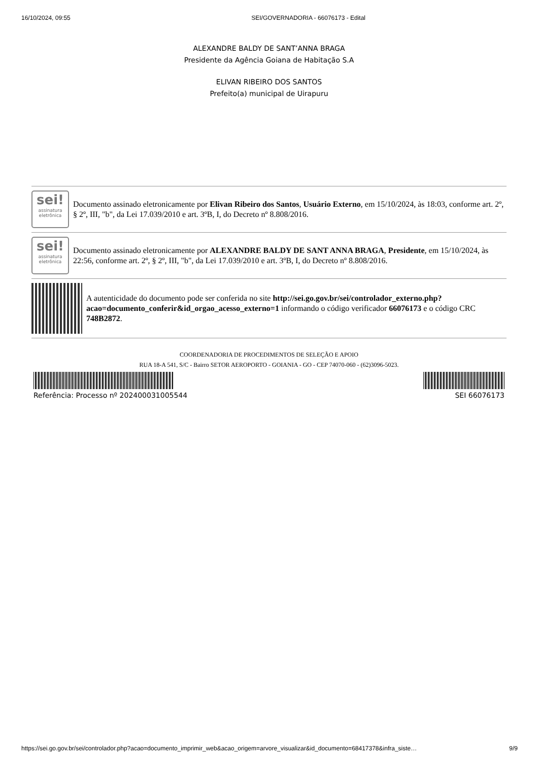16/10/2024, 09:55 SEI/GOVERNADORIA - 66076173 - Edital
ALEXANDRE BALDY DE SANT’ANNA BRAGA
Presidente da Agência Goiana de Habitação S.A
ELIVAN RIBEIRO DOS SANTOS
Prefeito(a) municipal de Uirapuru
sei!
assinatura eletrônica
Documento assinado eletronicamente por Elivan Ribeiro dos Santos, Usuário Externo, em 15/10/2024, às 18:03, conforme art. 2º, § 2º, III, "b", da Lei 17.039/2010 e art. 3ºB, I, do Decreto nº 8.808/2016.
sei!
assinatura eletrônica
Documento assinado eletronicamente por ALEXANDRE BALDY DE SANT ANNA BRAGA, Presidente, em 15/10/2024, às 22:56, conforme art. 2º, § 2º, III, "b", da Lei 17.039/2010 e art. 3ºB, I, do Decreto nº 8.808/2016.
A autenticidade do documento pode ser conferida no site http://sei.go.gov.br/sei/controlador_externo.php?acao=documento_conferir&id_orgao_acesso_externo=1 informando o código verificador 66076173 e o código CRC 748B2872.
COORDENADORIA DE PROCEDIMENTOS DE SELEÇÃO E APOIO
RUA 18-A 541, S/C - Bairro SETOR AEROPORTO - GOIANIA - GO - CEP 74070-060 - (62)3096-5023.
Referência: Processo nº 202400031005544 SEI 66076173
https://sei.go.gov.br/sei/controlador.php?acao=documento_imprimir_web&acao_origem=arvore_visualizar&id_documento=68417378&infra_siste… 9/9